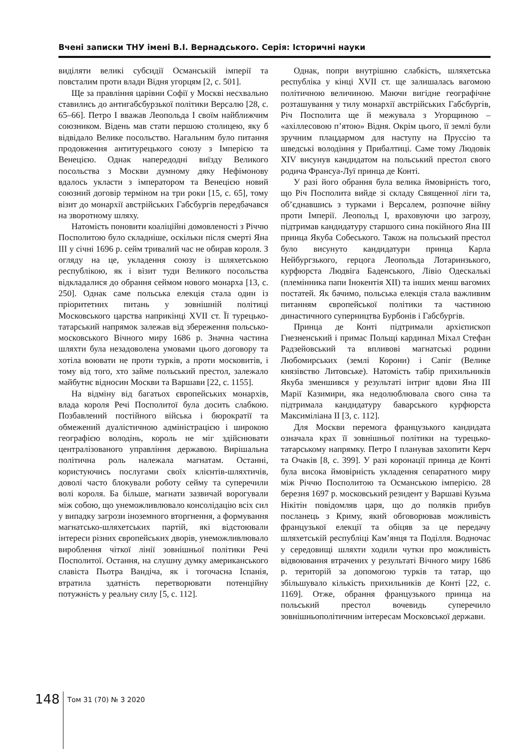Вчені записки ТНУ імені В.І. Вернадського. Серія: Історичні науки
виділяти великі субсидії Османській імперії та повсталим проти влади Відня угорцям [2, с. 501].
Ще за правління царівни Софії у Москві несхвально ставились до антигабсбурзької політики Версалю [28, с. 65–66]. Петро I вважав Леопольда I своїм найближчим союзником. Відень мав стати першою столицею, яку б відвідало Велике посольство. Нагальним було питання продовження антитурецького союзу з Імперією та Венецією. Однак напередодні виїзду Великого посольства з Москви думному дяку Нефімонову вдалось укласти з імператором та Венецією новий союзний договір терміном на три роки [15, с. 65], тому візит до монархії австрійських Габсбургів передбачався на зворотному шляху.
Натомість поновити коаліційні домовленості з Річчю Посполитою було складніше, оскільки після смерті Яна III у січні 1696 р. сейм тривалий час не обирав короля. З огляду на це, укладення союзу із шляхетською республікою, як і візит туди Великого посольства відкладалися до обрання сеймом нового монарха [13, с. 250]. Однак саме польська елекція стала один із пріоритетних питань у зовнішній політиці Московського царства наприкінці XVII ст. Її турецько-татарський напрямок залежав від збереження польсько-московського Вічного миру 1686 р. Значна частина шляхти була незадоволена умовами цього договору та хотіла воювати не проти турків, а проти московитів, і тому від того, хто займе польський престол, залежало майбутнє відносин Москви та Варшави [22, с. 1155].
На відміну від багатьох європейських монархів, влада короля Речі Посполитої була досить слабкою. Позбавлений постійного війська і бюрократії та обмежений дуалістичною адміністрацією і широкою географією володінь, король не міг здійснювати централізованого управління державою. Вирішальна політична роль належала магнатам. Останні, користуючись послугами своїх клієнтів-шляхтичів, доволі часто блокували роботу сейму та суперечили волі короля. Ба більше, магнати зазвичай ворогували між собою, що унеможливлювало консолідацію всіх сил у випадку загрози іноземного вторгнення, а формування магнатсько-шляхетських партій, які відстоювали інтереси різних європейських дворів, унеможливлювало вироблення чіткої лінії зовнішньої політики Речі Посполитої. Остання, на слушну думку американського славіста Пьотра Вандіча, як і тогочасна Іспанія, втратила здатність перетворювати потенційну потужність у реальну силу [5, с. 112].
Однак, попри внутрішню слабкість, шляхетська республіка у кінці XVII ст. ще залишалась вагомою політичною величиною. Маючи вигідне географічне розташування у тилу монархії австрійських Габсбургів, Річ Посполита ще й межувала з Угорщиною – «ахіллесовою п’ятою» Відня. Окрім цього, її землі були зручним плацдармом для наступу на Пруссію та шведські володіння у Прибалтиці. Саме тому Людовік XIV висунув кандидатом на польський престол свого родича Франсуа-Луї принца де Конті.
У разі його обрання була велика ймовірність того, що Річ Посполита вийде зі складу Священної ліги та, об’єднавшись з турками і Версалем, розпочне війну проти Імперії. Леопольд I, враховуючи цю загрозу, підтримав кандидатуру старшого сина покійного Яна III принца Якуба Собеського. Також на польський престол було висунуто кандидатури принца Карла Нейбургзького, герцога Леопольда Лотаринзького, курфюрста Людвіга Баденського, Лівіо Одескалькі (племінника папи Інокентія XII) та інших менш вагомих постатей. Як бачимо, польська елекція стала важливим питанням європейської політики та частиною династичного суперництва Бурбонів і Габсбургів.
Принца де Конті підтримали архієпископ Гнезненський і примас Польщі кардинал Міхал Стефан Радзейовський та впливові магнатські родини Любомирських (землі Корони) і Сапіг (Велике князівство Литовське). Натомість табір прихильників Якуба зменшився у результаті інтриг вдови Яна III Марії Казимири, яка недолюблювала свого сина та підтримала кандидатуру баварського курфюрста Максиміліана II [3, с. 112].
Для Москви перемога французького кандидата означала крах її зовнішньої політики на турецько-татарському напрямку. Петро I планував захопити Керч та Очаків [8, с. 399]. У разі коронації принца де Конті була висока ймовірність укладення сепаратного миру між Річчю Посполитою та Османською імперією. 28 березня 1697 р. московський резидент у Варшаві Кузьма Нікітін повідомляв царя, що до поляків прибув посланець з Криму, який обговорював можливість французької елекції та обіцяв за це передачу шляхетській республіці Кам’янця та Поділля. Водночас у середовищі шляхти ходили чутки про можливість відвоювання втрачених у результаті Вічного миру 1686 р. територій за допомогою турків та татар, що збільшувало кількість прихильників де Конті [22, с. 1169]. Отже, обрання французького принца на польський престол вочевидь суперечило зовнішньополітичним інтересам Московської держави.
148
Том 31 (70) № 3 2020